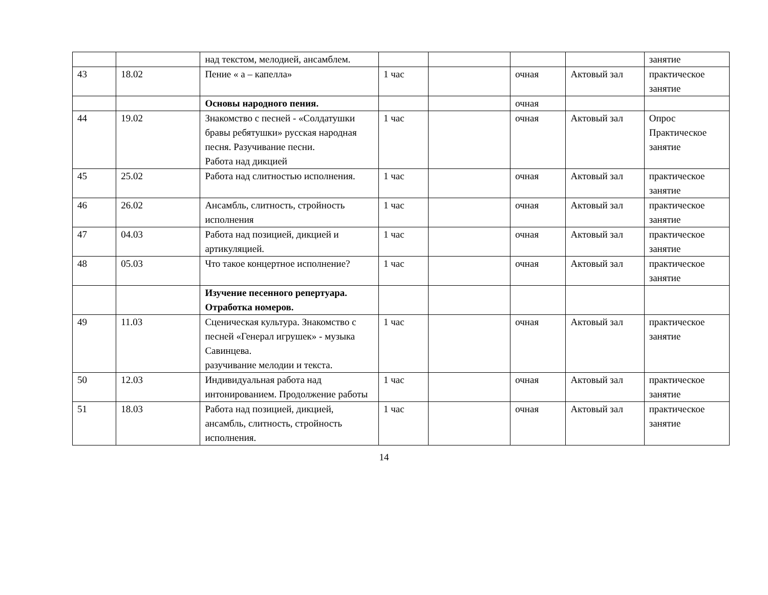| | | над текстом, мелодией, ансамблем. | | | | | занятие |
| 43 | 18.02 | Пение « а – капелла» | 1 час | | очная | Актовый зал | практическое занятие |
| | | Основы народного пения. | | | очная | | |
| 44 | 19.02 | Знакомство с песней - «Солдатушки бравы ребятушки» русская народная песня. Разучивание песни. Работа над дикцией | 1 час | | очная | Актовый зал | Опрос Практическое занятие |
| 45 | 25.02 | Работа над слитностью исполнения. | 1 час | | очная | Актовый зал | практическое занятие |
| 46 | 26.02 | Ансамбль, слитность, стройность исполнения | 1 час | | очная | Актовый зал | практическое занятие |
| 47 | 04.03 | Работа над позицией, дикцией и артикуляцией. | 1 час | | очная | Актовый зал | практическое занятие |
| 48 | 05.03 | Что такое концертное исполнение? | 1 час | | очная | Актовый зал | практическое занятие |
| | | Изучение песенного репертуара. Отработка номеров. | | | | | |
| 49 | 11.03 | Сценическая культура. Знакомство с песней «Генерал игрушек» - музыка Савинцева. разучивание мелодии и текста. | 1 час | | очная | Актовый зал | практическое занятие |
| 50 | 12.03 | Индивидуальная работа над интонированием. Продолжение работы | 1 час | | очная | Актовый зал | практическое занятие |
| 51 | 18.03 | Работа над позицией, дикцией, ансамбль, слитность, стройность исполнения. | 1 час | | очная | Актовый зал | практическое занятие |
14